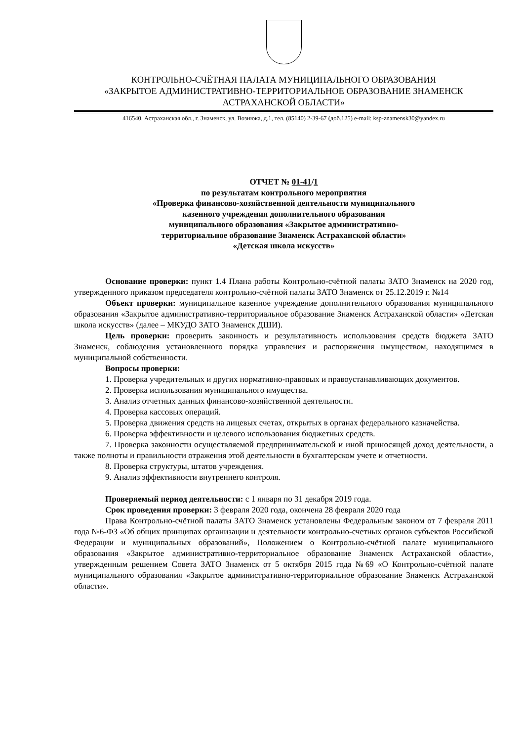КОНТРОЛЬНО-СЧЁТНАЯ ПАЛАТА МУНИЦИПАЛЬНОГО ОБРАЗОВАНИЯ
«ЗАКРЫТОЕ АДМИНИСТРАТИВНО-ТЕРРИТОРИАЛЬНОЕ ОБРАЗОВАНИЕ ЗНАМЕНСК
АСТРАХАНСКОЙ ОБЛАСТИ»
416540, Астраханская обл., г. Знаменск, ул. Вознюка, д.1, тел. (85140) 2-39-67 (доб.125) e-mail: ksp-znamensk30@yandex.ru
ОТЧЕТ № 01-41/1
по результатам контрольного мероприятия
«Проверка финансово-хозяйственной деятельности муниципального
казенного учреждения дополнительного образования
муниципального образования «Закрытое административно-
территориальное образование Знаменск Астраханской области»
«Детская школа искусств»
Основание проверки: пункт 1.4 Плана работы Контрольно-счётной палаты ЗАТО Знаменск на 2020 год, утвержденного приказом председателя контрольно-счётной палаты ЗАТО Знаменск от 25.12.2019 г. №14
Объект проверки: муниципальное казенное учреждение дополнительного образования муниципального образования «Закрытое административно-территориальное образование Знаменск Астраханской области» «Детская школа искусств» (далее – МКУДО ЗАТО Знаменск ДШИ).
Цель проверки: проверить законность и результативность использования средств бюджета ЗАТО Знаменск, соблюдения установленного порядка управления и распоряжения имуществом, находящимся в муниципальной собственности.
Вопросы проверки:
1. Проверка учредительных и других нормативно-правовых и правоустанавливающих документов.
2. Проверка использования муниципального имущества.
3. Анализ отчетных данных финансово-хозяйственной деятельности.
4. Проверка кассовых операций.
5. Проверка движения средств на лицевых счетах, открытых в органах федерального казначейства.
6. Проверка эффективности и целевого использования бюджетных средств.
7. Проверка законности осуществляемой предпринимательской и иной приносящей доход деятельности, а также полноты и правильности отражения этой деятельности в бухгалтерском учете и отчетности.
8. Проверка структуры, штатов учреждения.
9. Анализ эффективности внутреннего контроля.
Проверяемый период деятельности: с 1 января по 31 декабря 2019 года.
Срок проведения проверки: 3 февраля 2020 года, окончена 28 февраля 2020 года
Права Контрольно-счётной палаты ЗАТО Знаменск установлены Федеральным законом от 7 февраля 2011 года №6-ФЗ «Об общих принципах организации и деятельности контрольно-счетных органов субъектов Российской Федерации и муниципальных образований», Положением о Контрольно-счётной палате муниципального образования «Закрытое административно-территориальное образование Знаменск Астраханской области», утвержденным решением Совета ЗАТО Знаменск от 5 октября 2015 года №69 «О Контрольно-счётной палате муниципального образования «Закрытое административно-территориальное образование Знаменск Астраханской области».